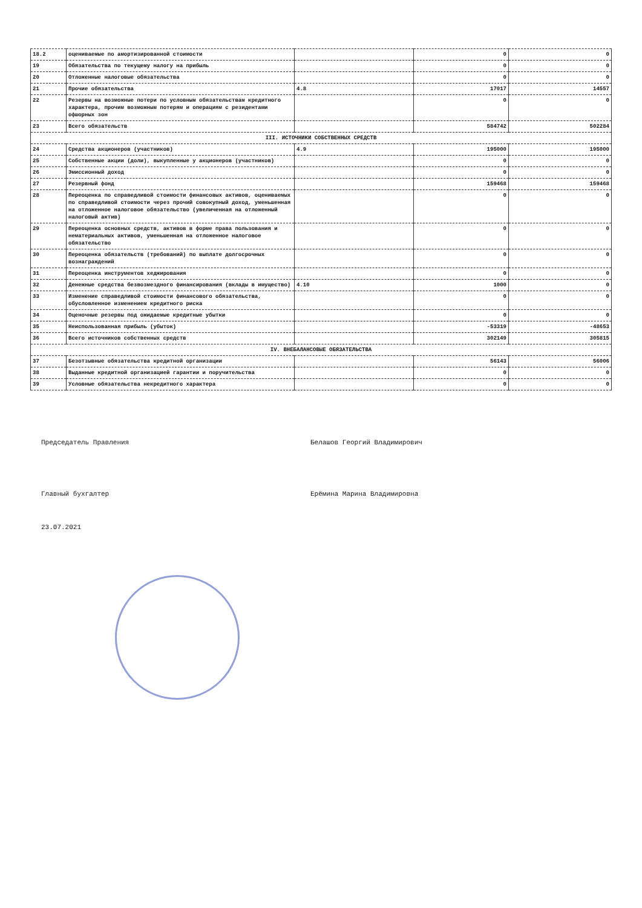| 18.2 | оцениваемые по амортизированной стоимости | | 0 | 0 |
| 19 | Обязательства по текущему налогу на прибыль | | 0 | 0 |
| 20 | Отложенные налоговые обязательства | | 0 | 0 |
| 21 | Прочие обязательства | 4.8 | 17017 | 14557 |
| 22 | Резервы на возможные потери по условным обязательствам кредитного характера, прочим возможным потерям и операциям с резидентами офшорных зон | | 0 | 0 |
| 23 | Всего обязательств | | 584742 | 502284 |
| III. ИСТОЧНИКИ СОБСТВЕННЫХ СРЕДСТВ | | | | |
| 24 | Средства акционеров (участников) | 4.9 | 195000 | 195000 |
| 25 | Собственные акции (доли), выкупленные у акционеров (участников) | | 0 | 0 |
| 26 | Эмиссионный доход | | 0 | 0 |
| 27 | Резервный фонд | | 159468 | 159468 |
| 28 | Переоценка по справедливой стоимости финансовых активов, оцениваемых по справедливой стоимости через прочий совокупный доход, уменьшенная на отложенное налоговое обязательство (увеличенная на отложенный налоговый актив) | | 0 | 0 |
| 29 | Переоценка основных средств, активов в форме права пользования и нематериальных активов, уменьшенная на отложенное налоговое обязательство | | 0 | 0 |
| 30 | Переоценка обязательств (требований) по выплате долгосрочных вознаграждений | | 0 | 0 |
| 31 | Переоценка инструментов хеджирования | | 0 | 0 |
| 32 | Денежные средства безвозмездного финансирования (вклады в имущество) | 4.10 | 1000 | 0 |
| 33 | Изменение справедливой стоимости финансового обязательства, обусловленное изменением кредитного риска | | 0 | 0 |
| 34 | Оценочные резервы под ожидаемые кредитные убытки | | 0 | 0 |
| 35 | Неиспользованная прибыль (убыток) | | -53319 | -48653 |
| 36 | Всего источников собственных средств | | 302149 | 305815 |
| IV. ВНЕБАЛАНСОВЫЕ ОБЯЗАТЕЛЬСТВА | | | | |
| 37 | Безотзывные обязательства кредитной организации | | 56143 | 56006 |
| 38 | Выданные кредитной организацией гарантии и поручительства | | 0 | 0 |
| 39 | Условные обязательства некредитного характера | | 0 | 0 |
Председатель Правления Белашов Георгий Владимирович
Главный бухгалтер Ерёмина Марина Владимировна
23.07.2021